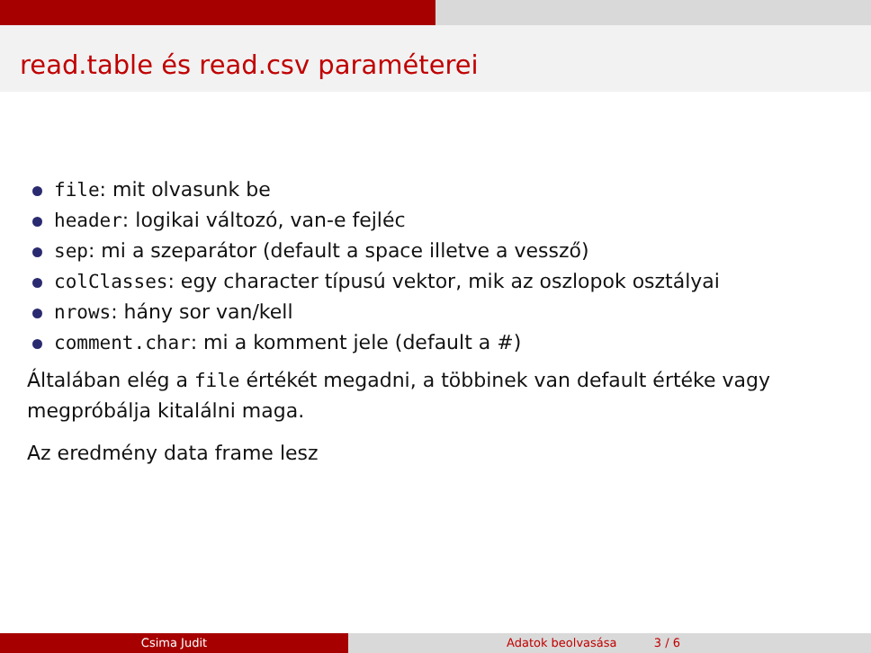read.table és read.csv paraméterei
file: mit olvasunk be
header: logikai változó, van-e fejléc
sep: mi a szeparátor (default a space illetve a vessző)
colClasses: egy character típusú vektor, mik az oszlopok osztályai
nrows: hány sor van/kell
comment.char: mi a komment jele (default a #)
Általában elég a file értékét megadni, a többinek van default értéke vagy megpróbálja kitalálni maga.
Az eredmény data frame lesz
Csima Judit Adatok beolvasása 3 / 6